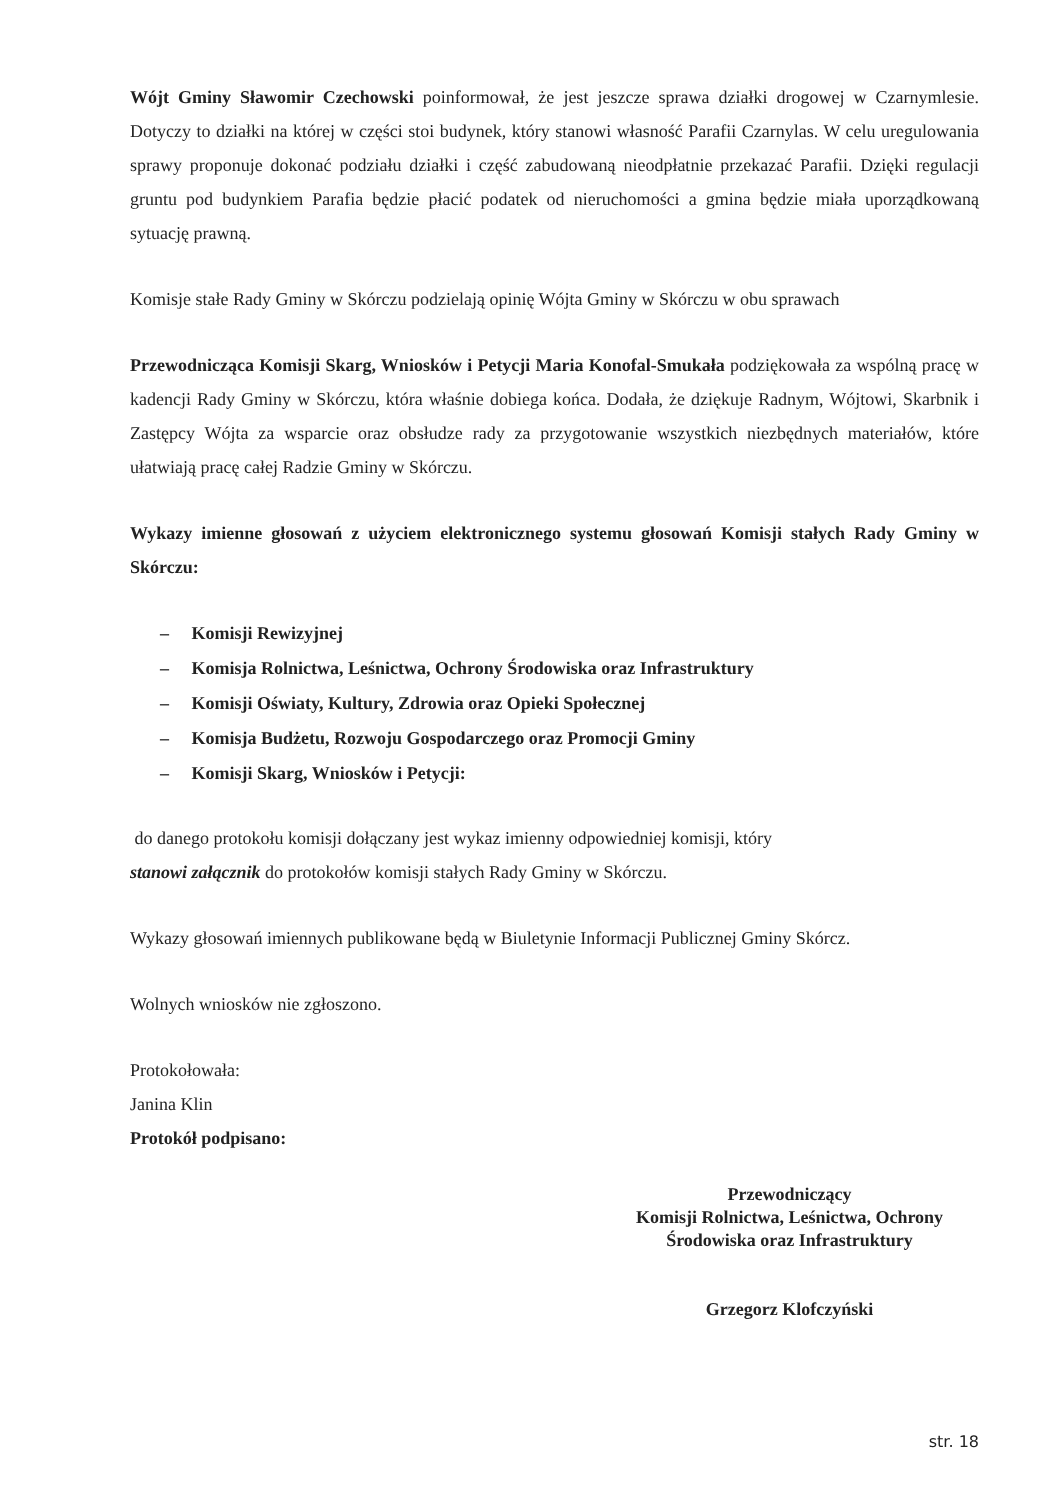Wójt Gminy Sławomir Czechowski poinformował, że jest jeszcze sprawa działki drogowej w Czarnymlesie. Dotyczy to działki na której w części stoi budynek, który stanowi własność Parafii Czarnylas. W celu uregulowania sprawy proponuje dokonać podziału działki i część zabudowaną nieodpłatnie przekazać Parafii. Dzięki regulacji gruntu pod budynkiem Parafia będzie płacić podatek od nieruchomości a gmina będzie miała uporządkowaną sytuację prawną.
Komisje stałe Rady Gminy w Skórczu podzielają opinię Wójta Gminy w Skórczu w obu sprawach
Przewodnicząca Komisji Skarg, Wniosków i Petycji Maria Konofal-Smukała podziękowała za wspólną pracę w kadencji Rady Gminy w Skórczu, która właśnie dobiega końca. Dodała, że dziękuje Radnym, Wójtowi, Skarbnik i Zastępcy Wójta za wsparcie oraz obsłudze rady za przygotowanie wszystkich niezbędnych materiałów, które ułatwiają pracę całej Radzie Gminy w Skórczu.
Wykazy imienne głosowań z użyciem elektronicznego systemu głosowań Komisji stałych Rady Gminy w Skórczu:
– Komisji Rewizyjnej
– Komisja Rolnictwa, Leśnictwa, Ochrony Środowiska oraz Infrastruktury
– Komisji Oświaty, Kultury, Zdrowia oraz Opieki Społecznej
– Komisja Budżetu, Rozwoju Gospodarczego oraz Promocji Gminy
– Komisji Skarg, Wniosków i Petycji:
do danego protokołu komisji dołączany jest wykaz imienny odpowiedniej komisji, który
stanowi załącznik do protokołów komisji stałych Rady Gminy w Skórczu.
Wykazy głosowań imiennych publikowane będą w Biuletynie Informacji Publicznej Gminy Skórcz.
Wolnych wniosków nie zgłoszono.
Protokołowała:
Janina Klin
Protokół podpisano:
Przewodniczący
Komisji Rolnictwa, Leśnictwa, Ochrony
Środowiska oraz Infrastruktury
Grzegorz Klofczyński
str. 18